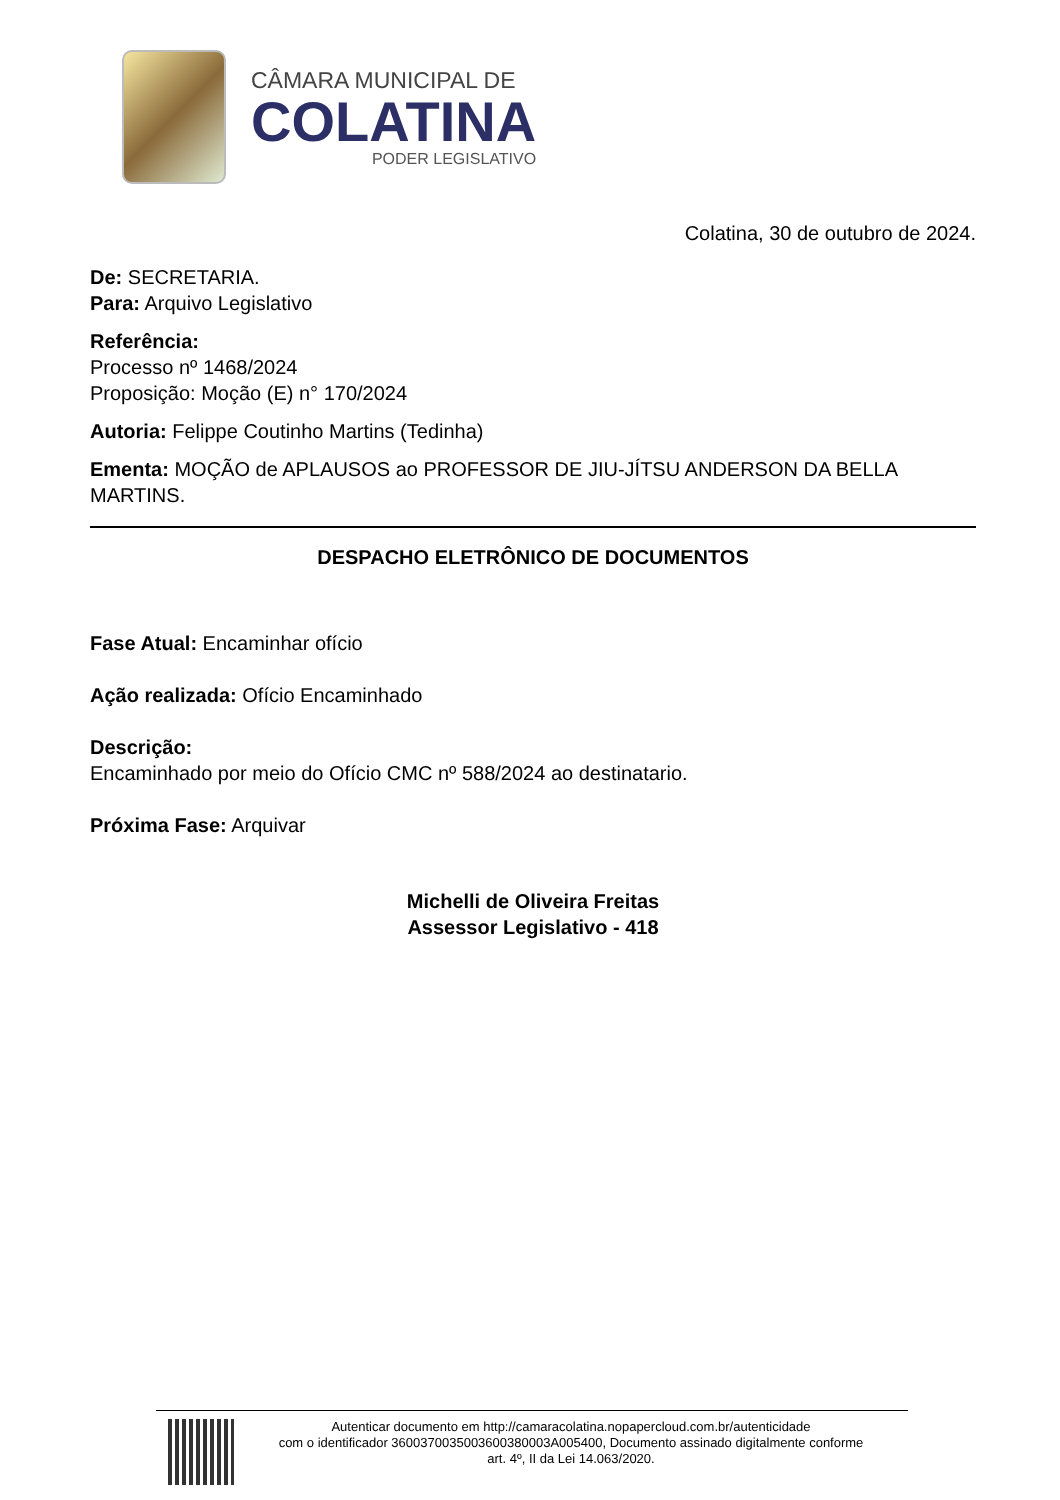CÂMARA MUNICIPAL DE
COLATINA
PODER LEGISLATIVO
Colatina, 30 de outubro de 2024.
De: SECRETARIA.
Para: Arquivo Legislativo
Referência:
Processo nº 1468/2024
Proposição: Moção (E) n° 170/2024
Autoria: Felippe Coutinho Martins (Tedinha)
Ementa: MOÇÃO de APLAUSOS ao PROFESSOR DE JIU-JÍTSU ANDERSON DA BELLA MARTINS.
DESPACHO ELETRÔNICO DE DOCUMENTOS
Fase Atual: Encaminhar ofício
Ação realizada: Ofício Encaminhado
Descrição:
Encaminhado por meio do Ofício CMC nº 588/2024 ao destinatario.
Próxima Fase: Arquivar
Michelli de Oliveira Freitas
Assessor Legislativo - 418
Autenticar documento em http://camaracolatina.nopapercloud.com.br/autenticidade
com o identificador 3600370035003600380003A005400, Documento assinado digitalmente conforme
art. 4º, II da Lei 14.063/2020.